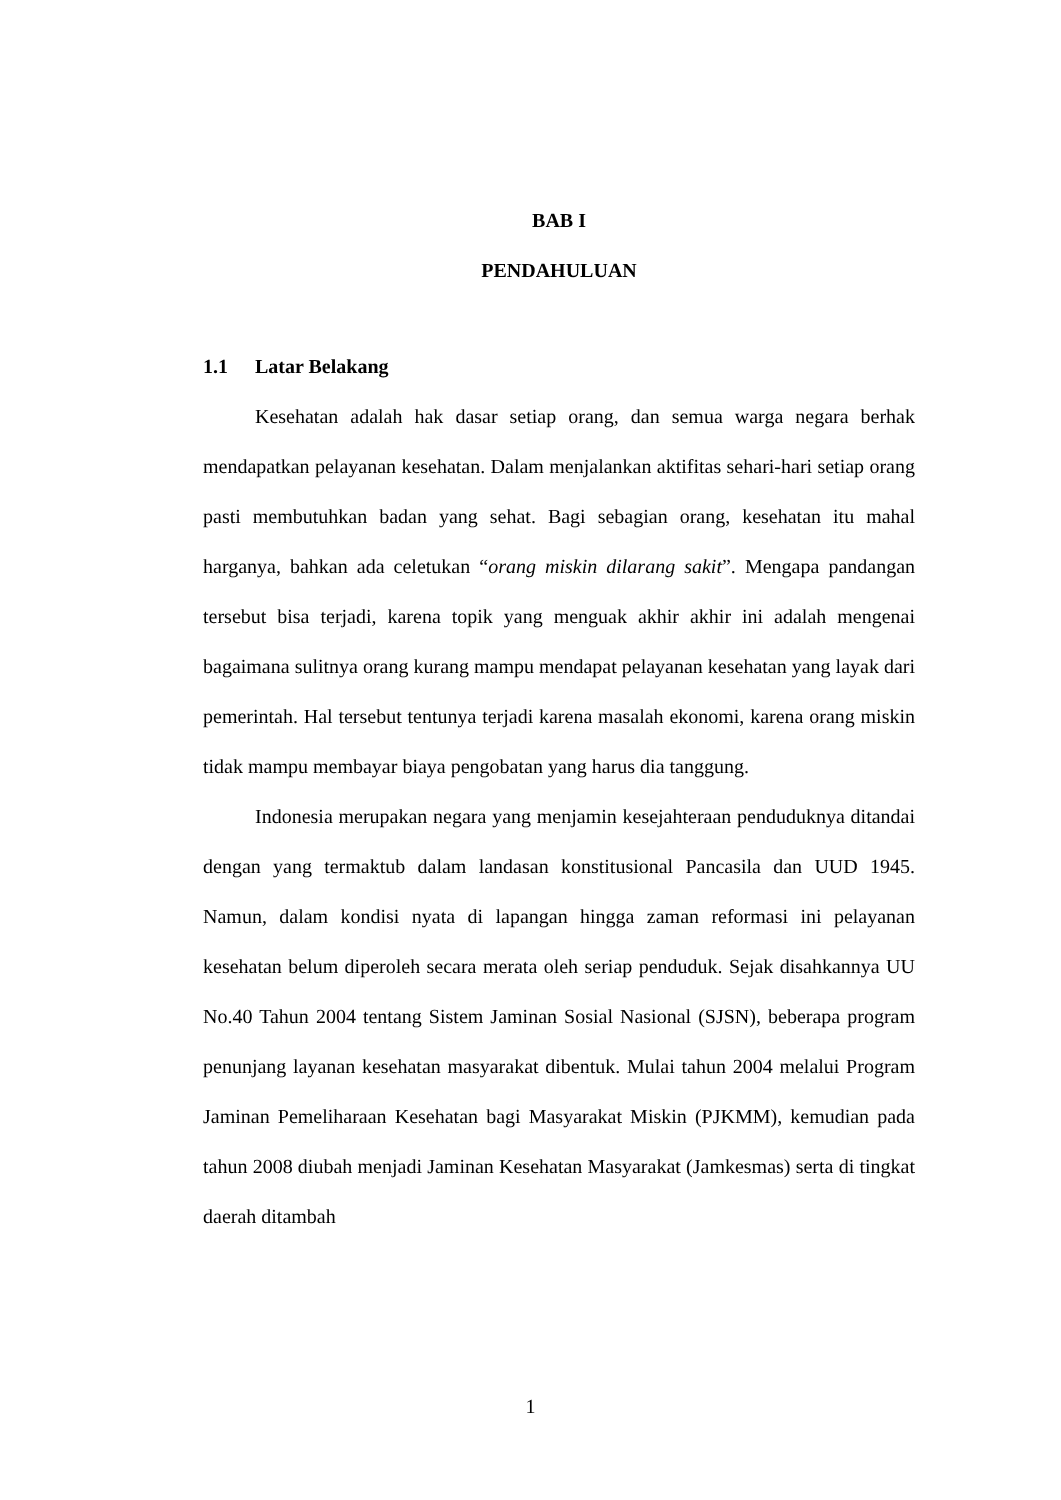BAB I
PENDAHULUAN
1.1 Latar Belakang
Kesehatan adalah hak dasar setiap orang, dan semua warga negara berhak mendapatkan pelayanan kesehatan. Dalam menjalankan aktifitas sehari-hari setiap orang pasti membutuhkan badan yang sehat. Bagi sebagian orang, kesehatan itu mahal harganya, bahkan ada celetukan “orang miskin dilarang sakit”. Mengapa pandangan tersebut bisa terjadi, karena topik yang menguak akhir akhir ini adalah mengenai bagaimana sulitnya orang kurang mampu mendapat pelayanan kesehatan yang layak dari pemerintah. Hal tersebut tentunya terjadi karena masalah ekonomi, karena orang miskin tidak mampu membayar biaya pengobatan yang harus dia tanggung.
Indonesia merupakan negara yang menjamin kesejahteraan penduduknya ditandai dengan yang termaktub dalam landasan konstitusional Pancasila dan UUD 1945. Namun, dalam kondisi nyata di lapangan hingga zaman reformasi ini pelayanan kesehatan belum diperoleh secara merata oleh seriap penduduk. Sejak disahkannya UU No.40 Tahun 2004 tentang Sistem Jaminan Sosial Nasional (SJSN), beberapa program penunjang layanan kesehatan masyarakat dibentuk. Mulai tahun 2004 melalui Program Jaminan Pemeliharaan Kesehatan bagi Masyarakat Miskin (PJKMM), kemudian pada tahun 2008 diubah menjadi Jaminan Kesehatan Masyarakat (Jamkesmas) serta di tingkat daerah ditambah
1